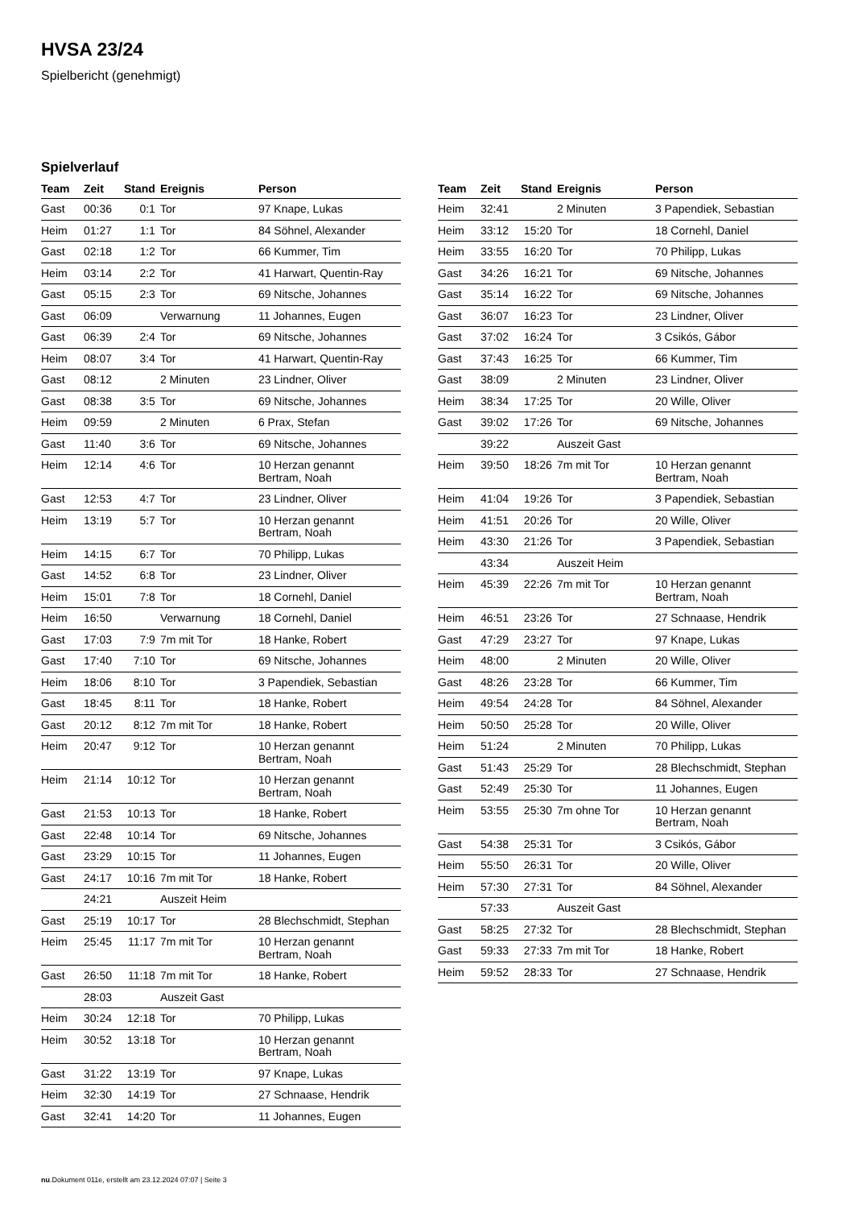HVSA 23/24
Spielbericht (genehmigt)
Spielverlauf
| Team | Zeit | Stand | Ereignis | Person |
| --- | --- | --- | --- | --- |
| Gast | 00:36 | 0:1 | Tor | 97 Knape, Lukas |
| Heim | 01:27 | 1:1 | Tor | 84 Söhnel, Alexander |
| Gast | 02:18 | 1:2 | Tor | 66 Kummer, Tim |
| Heim | 03:14 | 2:2 | Tor | 41 Harwart, Quentin-Ray |
| Gast | 05:15 | 2:3 | Tor | 69 Nitsche, Johannes |
| Gast | 06:09 | | Verwarnung | 11 Johannes, Eugen |
| Gast | 06:39 | 2:4 | Tor | 69 Nitsche, Johannes |
| Heim | 08:07 | 3:4 | Tor | 41 Harwart, Quentin-Ray |
| Gast | 08:12 | | 2 Minuten | 23 Lindner, Oliver |
| Gast | 08:38 | 3:5 | Tor | 69 Nitsche, Johannes |
| Heim | 09:59 | | 2 Minuten | 6 Prax, Stefan |
| Gast | 11:40 | 3:6 | Tor | 69 Nitsche, Johannes |
| Heim | 12:14 | 4:6 | Tor | 10 Herzan genannt Bertram, Noah |
| Gast | 12:53 | 4:7 | Tor | 23 Lindner, Oliver |
| Heim | 13:19 | 5:7 | Tor | 10 Herzan genannt Bertram, Noah |
| Heim | 14:15 | 6:7 | Tor | 70 Philipp, Lukas |
| Gast | 14:52 | 6:8 | Tor | 23 Lindner, Oliver |
| Heim | 15:01 | 7:8 | Tor | 18 Cornehl, Daniel |
| Heim | 16:50 | | Verwarnung | 18 Cornehl, Daniel |
| Gast | 17:03 | 7:9 | 7m mit Tor | 18 Hanke, Robert |
| Gast | 17:40 | 7:10 | Tor | 69 Nitsche, Johannes |
| Heim | 18:06 | 8:10 | Tor | 3 Papendiek, Sebastian |
| Gast | 18:45 | 8:11 | Tor | 18 Hanke, Robert |
| Gast | 20:12 | 8:12 | 7m mit Tor | 18 Hanke, Robert |
| Heim | 20:47 | 9:12 | Tor | 10 Herzan genannt Bertram, Noah |
| Heim | 21:14 | 10:12 | Tor | 10 Herzan genannt Bertram, Noah |
| Gast | 21:53 | 10:13 | Tor | 18 Hanke, Robert |
| Gast | 22:48 | 10:14 | Tor | 69 Nitsche, Johannes |
| Gast | 23:29 | 10:15 | Tor | 11 Johannes, Eugen |
| Gast | 24:17 | 10:16 | 7m mit Tor | 18 Hanke, Robert |
| | 24:21 | | Auszeit Heim | |
| Gast | 25:19 | 10:17 | Tor | 28 Blechschmidt, Stephan |
| Heim | 25:45 | 11:17 | 7m mit Tor | 10 Herzan genannt Bertram, Noah |
| Gast | 26:50 | 11:18 | 7m mit Tor | 18 Hanke, Robert |
| | 28:03 | | Auszeit Gast | |
| Heim | 30:24 | 12:18 | Tor | 70 Philipp, Lukas |
| Heim | 30:52 | 13:18 | Tor | 10 Herzan genannt Bertram, Noah |
| Gast | 31:22 | 13:19 | Tor | 97 Knape, Lukas |
| Heim | 32:30 | 14:19 | Tor | 27 Schnaase, Hendrik |
| Gast | 32:41 | 14:20 | Tor | 11 Johannes, Eugen |
| Team | Zeit | Stand | Ereignis | Person |
| --- | --- | --- | --- | --- |
| Heim | 32:41 | | 2 Minuten | 3 Papendiek, Sebastian |
| Heim | 33:12 | 15:20 | Tor | 18 Cornehl, Daniel |
| Heim | 33:55 | 16:20 | Tor | 70 Philipp, Lukas |
| Gast | 34:26 | 16:21 | Tor | 69 Nitsche, Johannes |
| Gast | 35:14 | 16:22 | Tor | 69 Nitsche, Johannes |
| Gast | 36:07 | 16:23 | Tor | 23 Lindner, Oliver |
| Gast | 37:02 | 16:24 | Tor | 3 Csikós, Gábor |
| Gast | 37:43 | 16:25 | Tor | 66 Kummer, Tim |
| Gast | 38:09 | | 2 Minuten | 23 Lindner, Oliver |
| Heim | 38:34 | 17:25 | Tor | 20 Wille, Oliver |
| Gast | 39:02 | 17:26 | Tor | 69 Nitsche, Johannes |
| | 39:22 | | Auszeit Gast | |
| Heim | 39:50 | 18:26 | 7m mit Tor | 10 Herzan genannt Bertram, Noah |
| Heim | 41:04 | 19:26 | Tor | 3 Papendiek, Sebastian |
| Heim | 41:51 | 20:26 | Tor | 20 Wille, Oliver |
| Heim | 43:30 | 21:26 | Tor | 3 Papendiek, Sebastian |
| | 43:34 | | Auszeit Heim | |
| Heim | 45:39 | 22:26 | 7m mit Tor | 10 Herzan genannt Bertram, Noah |
| Heim | 46:51 | 23:26 | Tor | 27 Schnaase, Hendrik |
| Gast | 47:29 | 23:27 | Tor | 97 Knape, Lukas |
| Heim | 48:00 | | 2 Minuten | 20 Wille, Oliver |
| Gast | 48:26 | 23:28 | Tor | 66 Kummer, Tim |
| Heim | 49:54 | 24:28 | Tor | 84 Söhnel, Alexander |
| Heim | 50:50 | 25:28 | Tor | 20 Wille, Oliver |
| Heim | 51:24 | | 2 Minuten | 70 Philipp, Lukas |
| Gast | 51:43 | 25:29 | Tor | 28 Blechschmidt, Stephan |
| Gast | 52:49 | 25:30 | Tor | 11 Johannes, Eugen |
| Heim | 53:55 | 25:30 | 7m ohne Tor | 10 Herzan genannt Bertram, Noah |
| Gast | 54:38 | 25:31 | Tor | 3 Csikós, Gábor |
| Heim | 55:50 | 26:31 | Tor | 20 Wille, Oliver |
| Heim | 57:30 | 27:31 | Tor | 84 Söhnel, Alexander |
| | 57:33 | | Auszeit Gast | |
| Gast | 58:25 | 27:32 | Tor | 28 Blechschmidt, Stephan |
| Gast | 59:33 | 27:33 | 7m mit Tor | 18 Hanke, Robert |
| Heim | 59:52 | 28:33 | Tor | 27 Schnaase, Hendrik |
nu.Dokument 011e, erstellt am 23.12.2024 07:07 | Seite 3